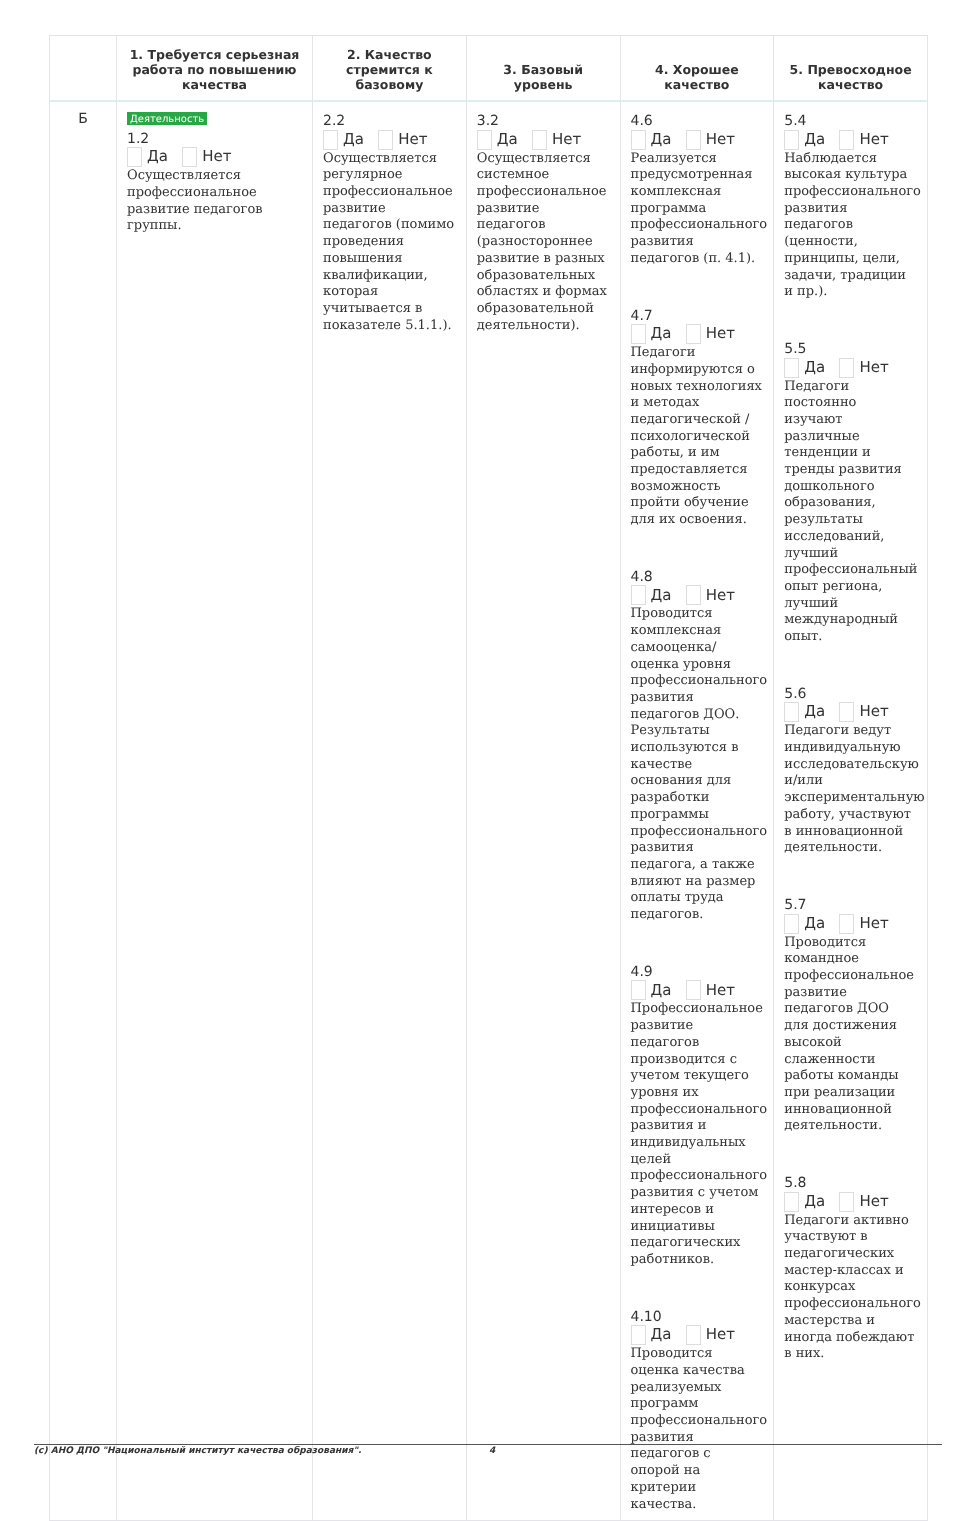| | 1. Требуется серьезная работа по повышению качества | 2. Качество стремится к базовому | 3. Базовый уровень | 4. Хорошее качество | 5. Превосходное качество |
| --- | --- | --- | --- | --- | --- |
| Б | Деятельность 1.2 Да Нет Осуществляется профессиональное развитие педагогов группы. | 2.2 Да Нет Осуществляется регулярное профессиональное развитие педагогов (помимо проведения повышения квалификации, которая учитывается в показателе 5.1.1.). | 3.2 Да Нет Осуществляется системное профессиональное развитие педагогов (разностороннее развитие в разных образовательных областях и формах образовательной деятельности). | 4.6 Да Нет Реализуется предусмотренная комплексная программа профессионального развития педагогов (п. 4.1). 4.7 Да Нет Педагоги информируются о новых технологиях и методах педагогической / психологической работы, и им предоставляется возможность пройти обучение для их освоения. 4.8 Да Нет Проводится комплексная самооценка/оценка уровня профессионального развития педагогов ДОО. Результаты используются в качестве основания для разработки программы профессионального развития педагога, а также влияют на размер оплаты труда педагогов. 4.9 Да Нет Профессиональное развитие педагогов производится с учетом текущего уровня их профессионального развития и индивидуальных целей профессионального развития с учетом интересов и инициативы педагогических работников. 4.10 Да Нет Проводится оценка качества реализуемых программ профессионального развития педагогов с опорой на критерии качества. | 5.4 Да Нет Наблюдается высокая культура профессионального развития педагогов (ценности, принципы, цели, задачи, традиции и пр.). 5.5 Да Нет Педагоги постоянно изучают различные тенденции и тренды развития дошкольного образования, результаты исследований, лучший профессиональный опыт региона, лучший международный опыт. 5.6 Да Нет Педагоги ведут индивидуальную исследовательскую и/или экспериментальную работу, участвуют в инновационной деятельности. 5.7 Да Нет Проводится командное профессиональное развитие педагогов ДОО для достижения высокой слаженности работы команды при реализации инновационной деятельности. 5.8 Да Нет Педагоги активно участвуют в педагогических мастер-классах и конкурсах профессионального мастерства и иногда побеждают в них. |
(c) АНО ДПО "Национальный институт качества образования". 4